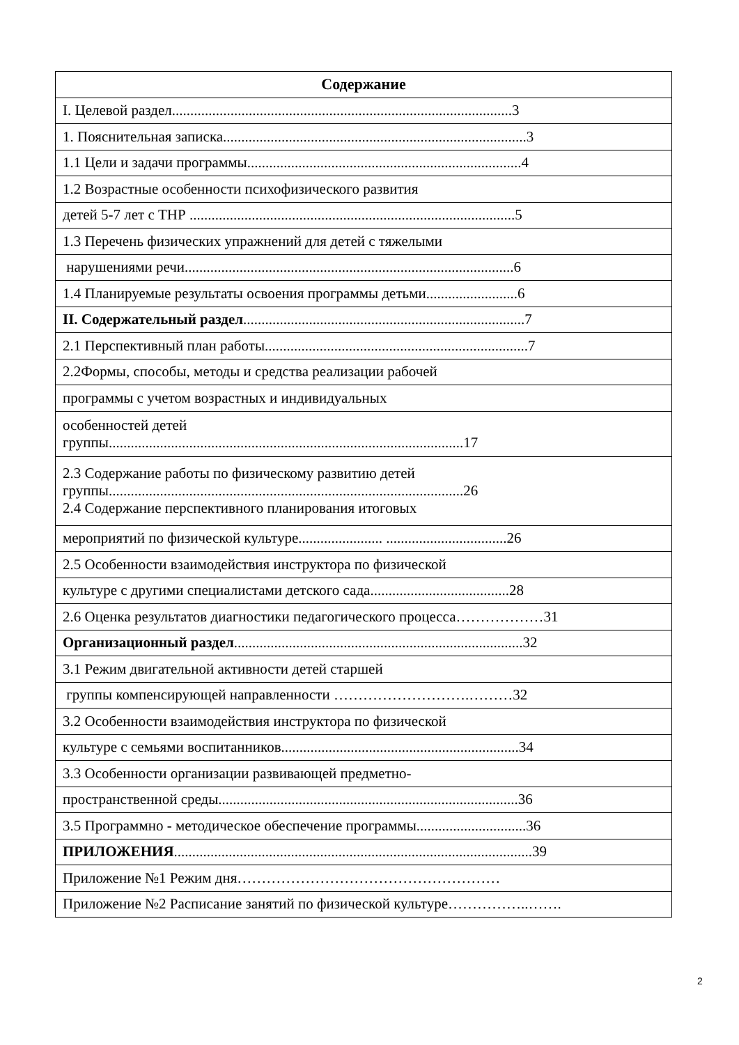| Содержание |
| --- |
| I. Целевой раздел.............................................................................................3 |
| 1. Пояснительная записка...................................................................................3 |
| 1.1 Цели и задачи программы...........................................................................4 |
| 1.2 Возрастные особенности психофизического развития |
| детей 5-7 лет с ТНР .........................................................................................5 |
| 1.3 Перечень физических упражнений для детей с тяжелыми |
| нарушениями речи..........................................................................................6 |
| 1.4 Планируемые результаты освоения программы детьми.........................6 |
| II. Содержательный раздел .............................................................................7 |
| 2.1 Перспективный план работы........................................................................7 |
| 2.2Формы, способы, методы и средства реализации рабочей |
| программы с учетом возрастных и индивидуальных |
| особенностей детей группы.................................................................................................17 |
| 2.3 Содержание работы по физическому развитию детей группы.................................................................................................26 2.4 Содержание перспективного планирования итоговых |
| мероприятий по физической культуре....................... .................................26 |
| 2.5 Особенности взаимодействия инструктора по физической |
| культуре с другими специалистами детского сада......................................28 |
| 2.6 Оценка результатов диагностики педагогического процесса………………31 |
| Организационный раздел ...............................................................................32 |
| 3.1 Режим двигательной активности детей старшей |
| группы компенсирующей направленности ……………………….………32 |
| 3.2 Особенности взаимодействия инструктора по физической |
| культуре с семьями воспитанников.................................................................34 |
| 3.3 Особенности организации развивающей предметно- |
| пространственной среды..................................................................................36 |
| 3.5 Программно - методическое обеспечение программы..............................36 |
| ПРИЛОЖЕНИЯ ..................................................................................................39 |
| Приложение №1 Режим дня……………………………………………… |
| Приложение №2 Расписание занятий по физической культуре……………..……. |
2